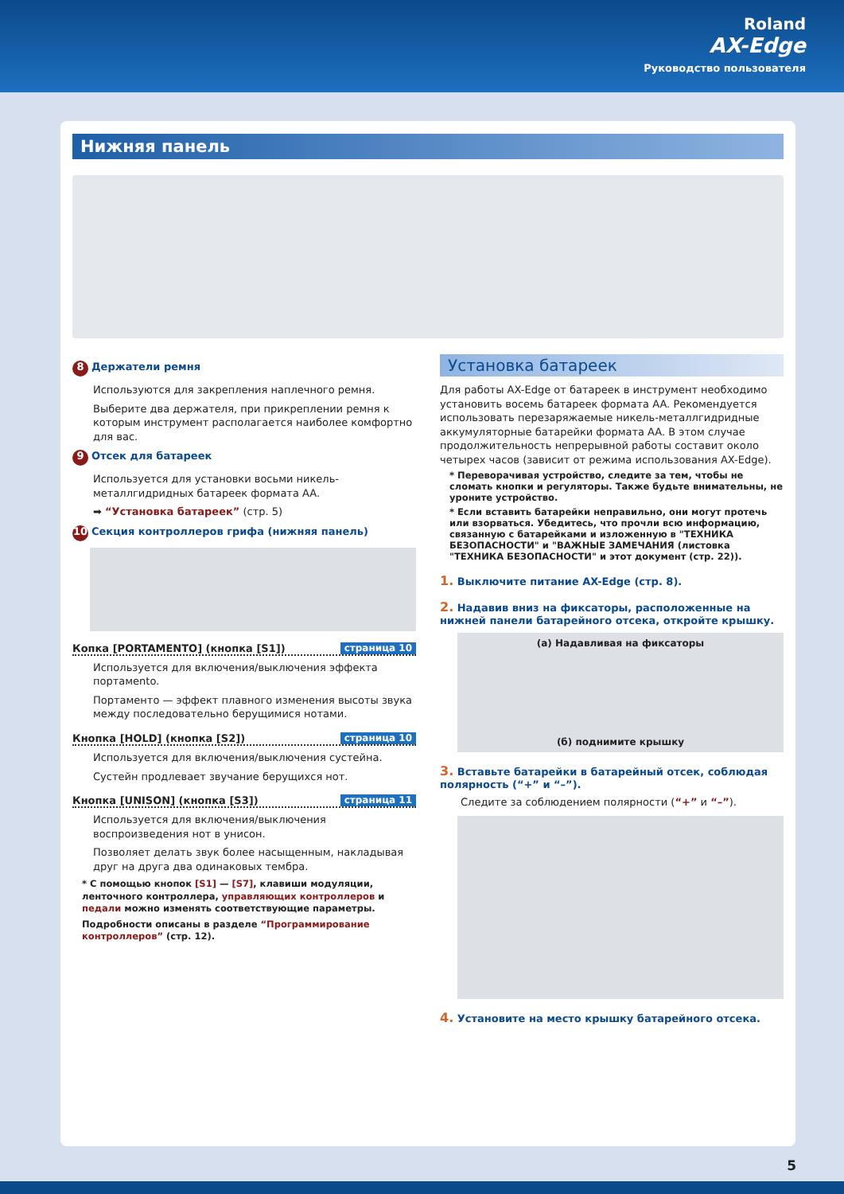Roland
AX-Edge
Руководство пользователя
Нижняя панель
8 Держатели ремня
Используются для закрепления наплечного ремня.
Выберите два держателя, при прикреплении ремня к которым инструмент располагается наиболее комфортно для вас.
9 Отсек для батареек
Используется для установки восьми никель-металлгидридных батареек формата AA.
➡ “Установка батареек” (стр. 5)
10 Секция контроллеров грифа (нижняя панель)
Копка [PORTAMENTO] (кнопка [S1]) страница 10
Используется для включения/выключения эффекта портамento.
Портаменто — эффект плавного изменения высоты звука между последовательно берущимися нотами.
Кнопка [HOLD] (кнопка [S2]) страница 10
Используется для включения/выключения сустейна.
Сустейн продлевает звучание берущихся нот.
Кнопка [UNISON] (кнопка [S3]) страница 11
Используется для включения/выключения воспроизведения нот в унисон.
Позволяет делать звук более насыщенным, накладывая друг на друга два одинаковых тембра.
* С помощью кнопок [S1] — [S7], клавиши модуляции, ленточного контроллера, управляющих контроллеров и педали можно изменять соответствующие параметры.
Подробности описаны в разделе “Программирование контроллеров” (стр. 12).
Установка батареек
Для работы AX-Edge от батареек в инструмент необходимо установить восемь батареек формата AA. Рекомендуется использовать перезаряжаемые никель-металлгидридные аккумуляторные батарейки формата AA. В этом случае продолжительность непрерывной работы составит около четырех часов (зависит от режима использования AX-Edge).
* Переворачивая устройство, следите за тем, чтобы не сломать кнопки и регуляторы. Также будьте внимательны, не уроните устройство.
* Если вставить батарейки неправильно, они могут протечь или взорваться. Убедитесь, что прочли всю информацию, связанную с батарейками и изложенную в "ТЕХНИКА БЕЗОПАСНОСТИ" и "ВАЖНЫЕ ЗАМЕЧАНИЯ (листовка "ТЕХНИКА БЕЗОПАСНОСТИ" и этот документ (стр. 22)).
1. Выключите питание AX-Edge (стр. 8).
2. Надавив вниз на фиксаторы, расположенные на нижней панели батарейного отсека, откройте крышку.
(а) Надавливая на фиксаторы
(б) поднимите крышку
3. Вставьте батарейки в батарейный отсек, соблюдая полярность (“+” и “–”).
Следите за соблюдением полярности (“+” и “–”).
4. Установите на место крышку батарейного отсека.
5